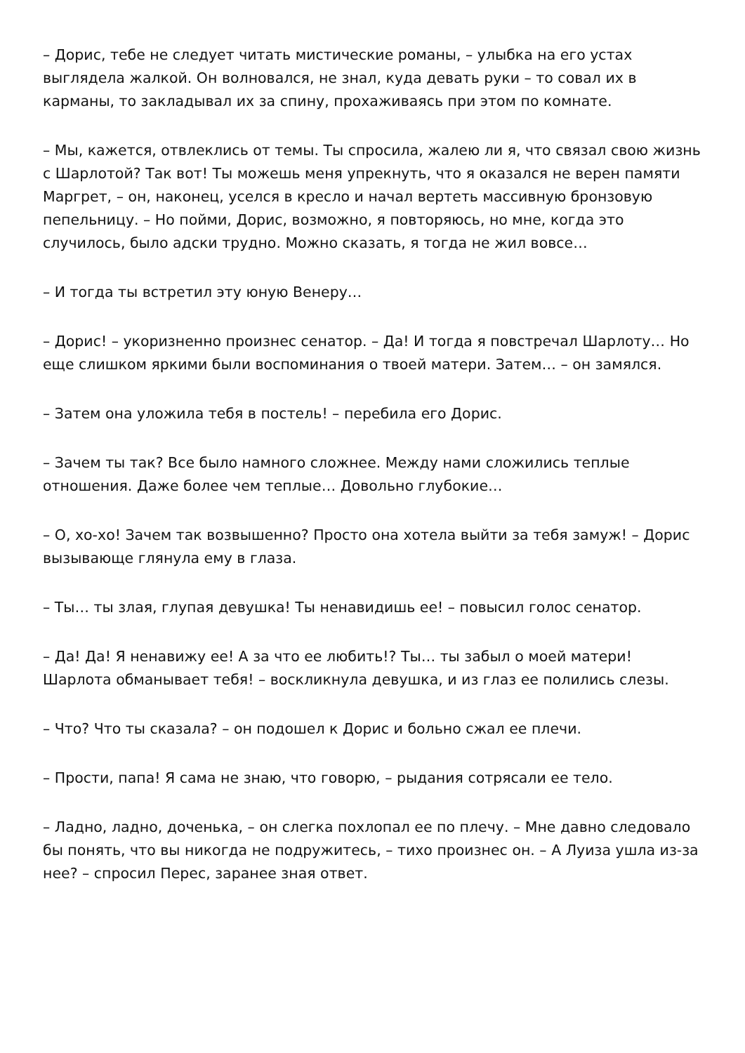– Дорис, тебе не следует читать мистические романы, – улыбка на его устах выглядела жалкой. Он волновался, не знал, куда девать руки – то совал их в карманы, то закладывал их за спину, прохаживаясь при этом по комнате.
– Мы, кажется, отвлеклись от темы. Ты спросила, жалею ли я, что связал свою жизнь с Шарлотой? Так вот! Ты можешь меня упрекнуть, что я оказался не верен памяти Маргрет, – он, наконец, уселся в кресло и начал вертеть массивную бронзовую пепельницу. – Но пойми, Дорис, возможно, я повторяюсь, но мне, когда это случилось, было адски трудно. Можно сказать, я тогда не жил вовсе…
– И тогда ты встретил эту юную Венеру…
– Дорис! – укоризненно произнес сенатор. – Да! И тогда я повстречал Шарлоту… Но еще слишком яркими были воспоминания о твоей матери. Затем… – он замялся.
– Затем она уложила тебя в постель! – перебила его Дорис.
– Зачем ты так? Все было намного сложнее. Между нами сложились теплые отношения. Даже более чем теплые… Довольно глубокие…
– О, хо-хо! Зачем так возвышенно? Просто она хотела выйти за тебя замуж! – Дорис вызывающе глянула ему в глаза.
– Ты… ты злая, глупая девушка! Ты ненавидишь ее! – повысил голос сенатор.
– Да! Да! Я ненавижу ее! А за что ее любить!? Ты… ты забыл о моей матери! Шарлота обманывает тебя! – воскликнула девушка, и из глаз ее полились слезы.
– Что? Что ты сказала? – он подошел к Дорис и больно сжал ее плечи.
– Прости, папа! Я сама не знаю, что говорю, – рыдания сотрясали ее тело.
– Ладно, ладно, доченька, – он слегка похлопал ее по плечу. – Мне давно следовало бы понять, что вы никогда не подружитесь, – тихо произнес он. – А Луиза ушла из-за нее? – спросил Перес, заранее зная ответ.